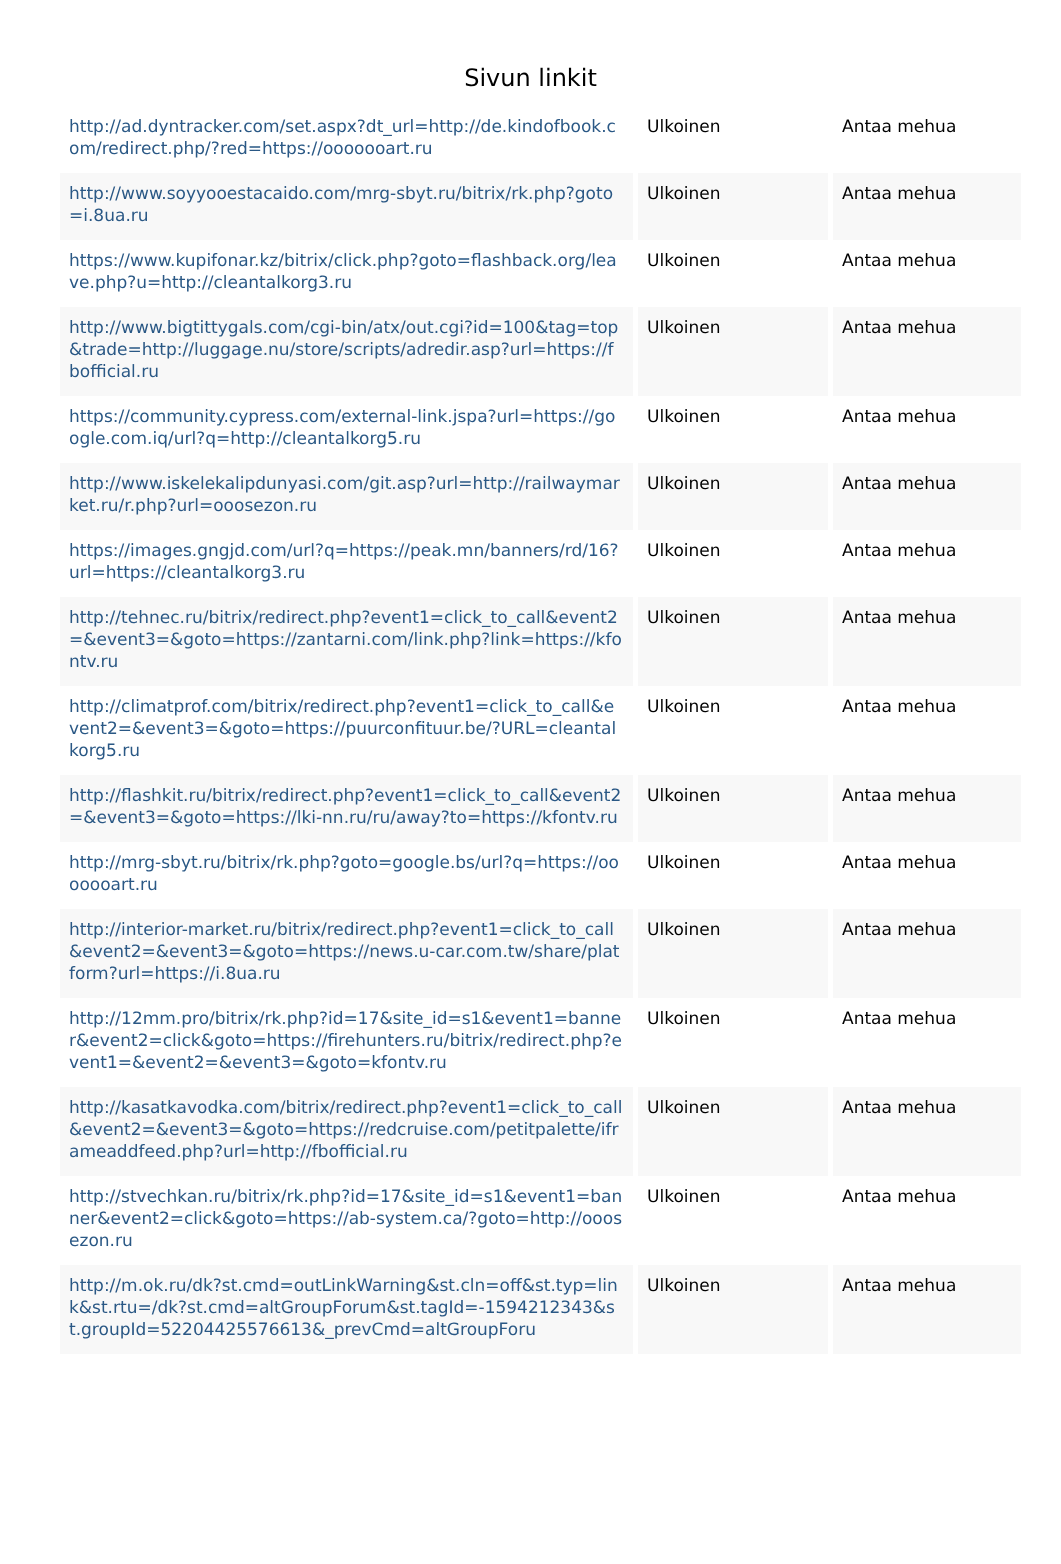Sivun linkit
| http://ad.dyntracker.com/set.aspx?dt_url=http://de.kindofbook.com/redirect.php/?red=https://ooooooart.ru | Ulkoinen | Antaa mehua |
| http://www.soyyooestacaido.com/mrg-sbyt.ru/bitrix/rk.php?goto=i.8ua.ru | Ulkoinen | Antaa mehua |
| https://www.kupifonar.kz/bitrix/click.php?goto=flashback.org/leave.php?u=http://cleantalkorg3.ru | Ulkoinen | Antaa mehua |
| http://www.bigtittygals.com/cgi-bin/atx/out.cgi?id=100&tag=top&trade=http://luggage.nu/store/scripts/adredir.asp?url=https://fbofficial.ru | Ulkoinen | Antaa mehua |
| https://community.cypress.com/external-link.jspa?url=https://google.com.iq/url?q=http://cleantalkorg5.ru | Ulkoinen | Antaa mehua |
| http://www.iskelekalipdunyasi.com/git.asp?url=http://railwaymarket.ru/r.php?url=ooosezon.ru | Ulkoinen | Antaa mehua |
| https://images.gngjd.com/url?q=https://peak.mn/banners/rd/16?url=https://cleantalkorg3.ru | Ulkoinen | Antaa mehua |
| http://tehnec.ru/bitrix/redirect.php?event1=click_to_call&event2=&event3=&goto=https://zantarni.com/link.php?link=https://kfontv.ru | Ulkoinen | Antaa mehua |
| http://climatprof.com/bitrix/redirect.php?event1=click_to_call&event2=&event3=&goto=https://puurconfituur.be/?URL=cleantalkorg5.ru | Ulkoinen | Antaa mehua |
| http://flashkit.ru/bitrix/redirect.php?event1=click_to_call&event2=&event3=&goto=https://lki-nn.ru/ru/away?to=https://kfontv.ru | Ulkoinen | Antaa mehua |
| http://mrg-sbyt.ru/bitrix/rk.php?goto=google.bs/url?q=https://ooooooart.ru | Ulkoinen | Antaa mehua |
| http://interior-market.ru/bitrix/redirect.php?event1=click_to_call&event2=&event3=&goto=https://news.u-car.com.tw/share/platform?url=https://i.8ua.ru | Ulkoinen | Antaa mehua |
| http://12mm.pro/bitrix/rk.php?id=17&site_id=s1&event1=banner&event2=click&goto=https://firehunters.ru/bitrix/redirect.php?event1=&event2=&event3=&goto=kfontv.ru | Ulkoinen | Antaa mehua |
| http://kasatkavodka.com/bitrix/redirect.php?event1=click_to_call&event2=&event3=&goto=https://redcruise.com/petitpalette/iframeaddfeed.php?url=http://fbofficial.ru | Ulkoinen | Antaa mehua |
| http://stvechkan.ru/bitrix/rk.php?id=17&site_id=s1&event1=banner&event2=click&goto=https://ab-system.ca/?goto=http://ooosezon.ru | Ulkoinen | Antaa mehua |
| http://m.ok.ru/dk?st.cmd=outLinkWarning&st.cln=off&st.typ=link&st.rtu=/dk?st.cmd=altGroupForum&st.tagId=-1594212343&st.groupId=52204425576613&_prevCmd=altGroupForu | Ulkoinen | Antaa mehua |